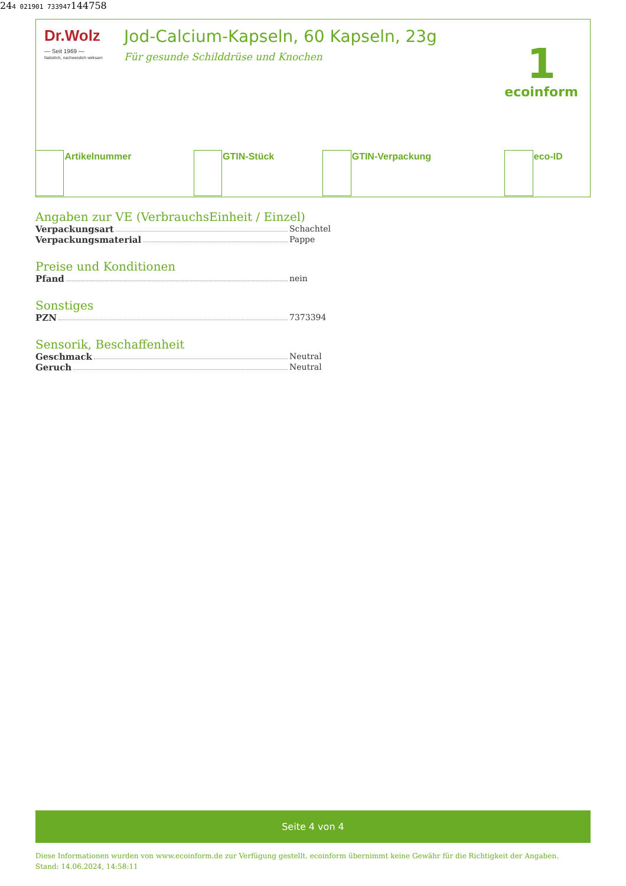Dr.Wolz
— Seit 1969 —
Natürlich, nachweislich wirksam
Jod-Calcium-Kapseln, 60 Kapseln, 23g
Für gesunde Schilddrüse und Knochen
1
ecoinform
| | Artikelnummer | | GTIN-Stück | | GTIN-Verpackung | | eco-ID |
Angaben zur VE (VerbrauchsEinheit / Einzel)
Verpackungsart Schachtel
Verpackungsmaterial Pappe
Preise und Konditionen
Pfand nein
Sonstiges
PZN 7373394
Sensorik, Beschaffenheit
Geschmack Neutral
Geruch Neutral
Seite 4 von 4
Diese Informationen wurden von www.ecoinform.de zur Verfügung gestellt. ecoinform übernimmt keine Gewähr für die Richtigkeit der Angaben.
Stand: 14.06.2024, 14:58:11